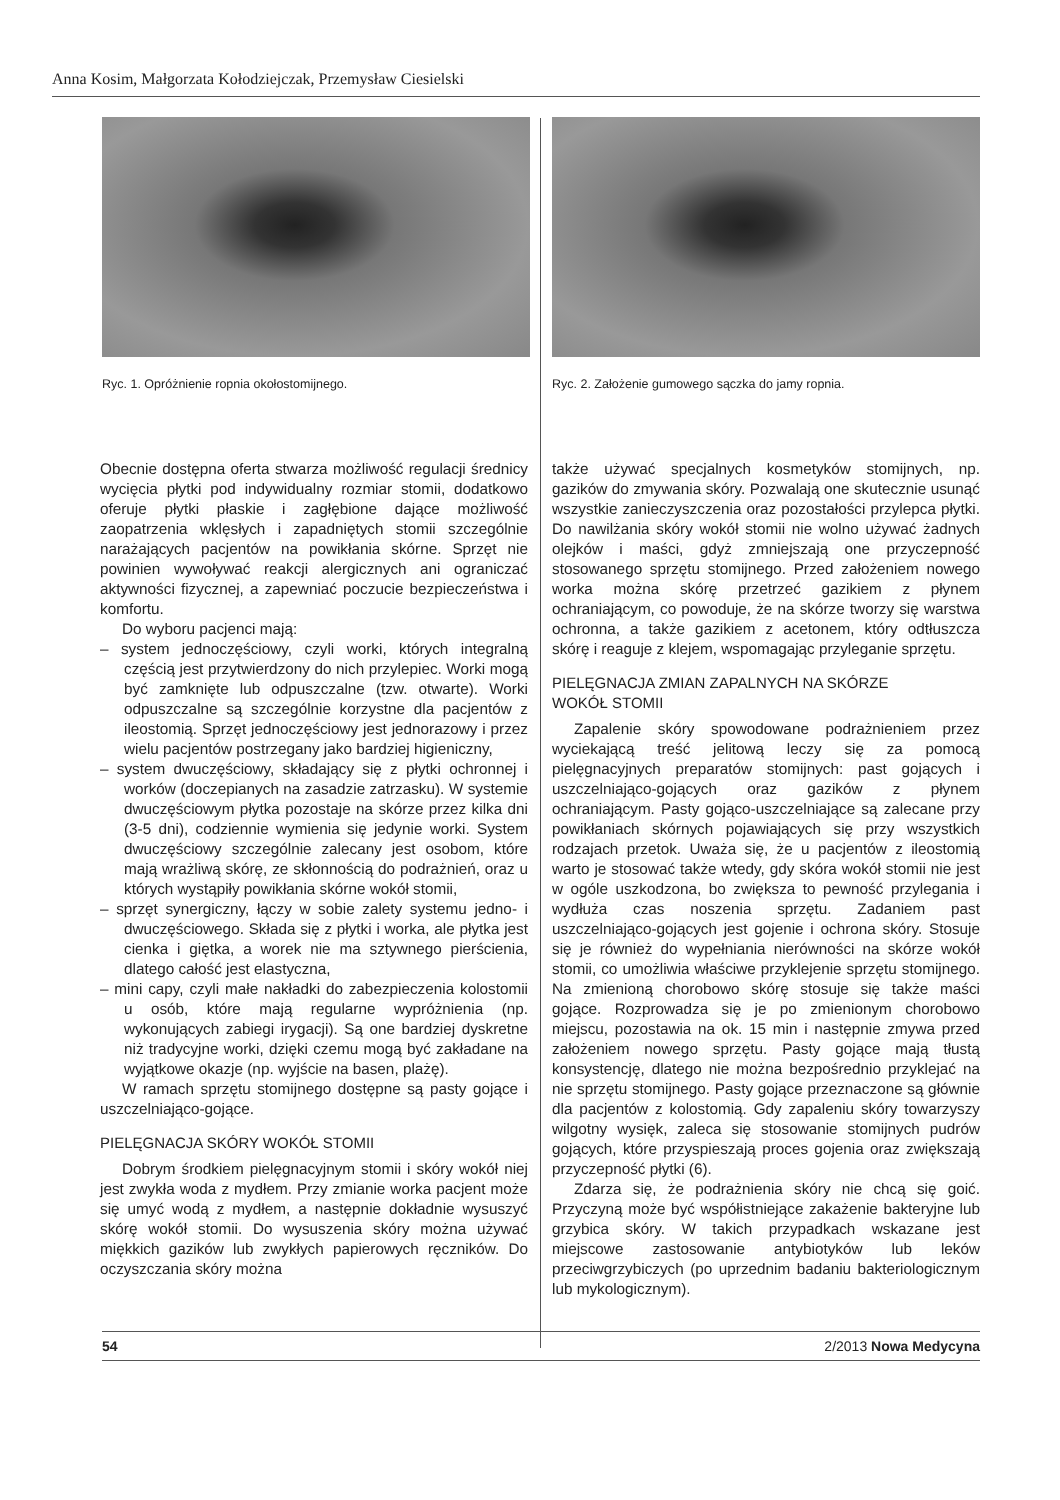Anna Kosim, Małgorzata Kołodziejczak, Przemysław Ciesielski
Ryc. 1. Opróżnienie ropnia okołostomijnego. Ryc. 2. Założenie gumowego sączka do jamy ropnia.
Obecnie dostępna oferta stwarza możliwość regulacji średnicy wycięcia płytki pod indywidualny rozmiar stomii, dodatkowo oferuje płytki płaskie i zagłębione dające możliwość zaopatrzenia wklęsłych i zapadniętych stomii szczególnie narażających pacjentów na powikłania skórne. Sprzęt nie powinien wywoływać reakcji alergicznych ani ograniczać aktywności fizycznej, a zapewniać poczucie bezpieczeństwa i komfortu.
Do wyboru pacjenci mają:
– system jednoczęściowy, czyli worki, których integralną częścią jest przytwierdzony do nich przylepiec. Worki mogą być zamknięte lub odpuszczalne (tzw. otwarte). Worki odpuszczalne są szczególnie korzystne dla pacjentów z ileostomią. Sprzęt jednoczęściowy jest jednorazowy i przez wielu pacjentów postrzegany jako bardziej higieniczny,
– system dwuczęściowy, składający się z płytki ochronnej i worków (doczepianych na zasadzie zatrzasku). W systemie dwuczęściowym płytka pozostaje na skórze przez kilka dni (3-5 dni), codziennie wymienia się jedynie worki. System dwuczęściowy szczególnie zalecany jest osobom, które mają wrażliwą skórę, ze skłonnością do podrażnień, oraz u których wystąpiły powikłania skórne wokół stomii,
– sprzęt synergiczny, łączy w sobie zalety systemu jedno- i dwuczęściowego. Składa się z płytki i worka, ale płytka jest cienka i giętka, a worek nie ma sztywnego pierścienia, dlatego całość jest elastyczna,
– mini capy, czyli małe nakładki do zabezpieczenia kolostomii u osób, które mają regularne wypróżnienia (np. wykonujących zabiegi irygacji). Są one bardziej dyskretne niż tradycyjne worki, dzięki czemu mogą być zakładane na wyjątkowe okazje (np. wyjście na basen, plażę).
W ramach sprzętu stomijnego dostępne są pasty gojące i uszczelniająco-gojące.
PIELĘGNACJA SKÓRY WOKÓŁ STOMII
Dobrym środkiem pielęgnacyjnym stomii i skóry wokół niej jest zwykła woda z mydłem. Przy zmianie worka pacjent może się umyć wodą z mydłem, a następnie dokładnie wysuszyć skórę wokół stomii. Do wysuszenia skóry można używać miękkich gazików lub zwykłych papierowych ręczników. Do oczyszczania skóry można
także używać specjalnych kosmetyków stomijnych, np. gazików do zmywania skóry. Pozwalają one skutecznie usunąć wszystkie zanieczyszczenia oraz pozostałości przylepca płytki. Do nawilżania skóry wokół stomii nie wolno używać żadnych olejków i maści, gdyż zmniejszają one przyczepność stosowanego sprzętu stomijnego. Przed założeniem nowego worka można skórę przetrzeć gazikiem z płynem ochraniającym, co powoduje, że na skórze tworzy się warstwa ochronna, a także gazikiem z acetonem, który odtłuszcza skórę i reaguje z klejem, wspomagając przyleganie sprzętu.
PIELĘGNACJA ZMIAN ZAPALNYCH NA SKÓRZE
WOKÓŁ STOMII
Zapalenie skóry spowodowane podrażnieniem przez wyciekającą treść jelitową leczy się za pomocą pielęgnacyjnych preparatów stomijnych: past gojących i uszczelniająco-gojących oraz gazików z płynem ochraniającym. Pasty gojąco-uszczelniające są zalecane przy powikłaniach skórnych pojawiających się przy wszystkich rodzajach przetok. Uważa się, że u pacjentów z ileostomią warto je stosować także wtedy, gdy skóra wokół stomii nie jest w ogóle uszkodzona, bo zwiększa to pewność przylegania i wydłuża czas noszenia sprzętu. Zadaniem past uszczelniająco-gojących jest gojenie i ochrona skóry. Stosuje się je również do wypełniania nierówności na skórze wokół stomii, co umożliwia właściwe przyklejenie sprzętu stomijnego. Na zmienioną chorobowo skórę stosuje się także maści gojące. Rozprowadza się je po zmienionym chorobowo miejscu, pozostawia na ok. 15 min i następnie zmywa przed założeniem nowego sprzętu. Pasty gojące mają tłustą konsystencję, dlatego nie można bezpośrednio przyklejać na nie sprzętu stomijnego. Pasty gojące przeznaczone są głównie dla pacjentów z kolostomią. Gdy zapaleniu skóry towarzyszy wilgotny wysięk, zaleca się stosowanie stomijnych pudrów gojących, które przyspieszają proces gojenia oraz zwiększają przyczepność płytki (6).
Zdarza się, że podrażnienia skóry nie chcą się goić. Przyczyną może być współistniejące zakażenie bakteryjne lub grzybica skóry. W takich przypadkach wskazane jest miejscowe zastosowanie antybiotyków lub leków przeciwgrzybiczych (po uprzednim badaniu bakteriologicznym lub mykologicznym).
54 2/2013 Nowa Medycyna